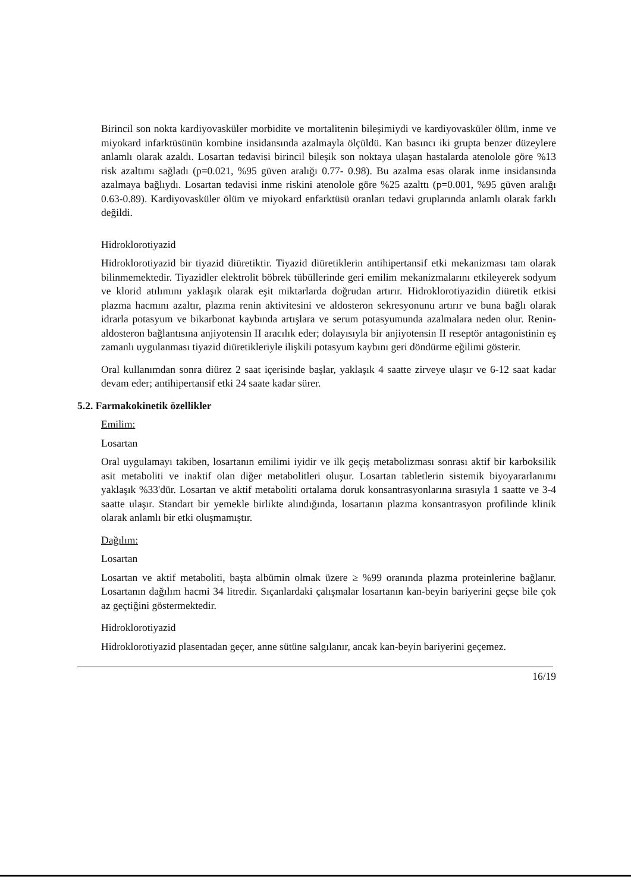Birincil son nokta kardiyovasküler morbidite ve mortalitenin bileşimiydi ve kardiyovasküler ölüm, inme ve miyokard infarktüsünün kombine insidansında azalmayla ölçüldü. Kan basıncı iki grupta benzer düzeylere anlamlı olarak azaldı. Losartan tedavisi birincil bileşik son noktaya ulaşan hastalarda atenolole göre %13 risk azaltımı sağladı (p=0.021, %95 güven aralığı 0.77- 0.98). Bu azalma esas olarak inme insidansında azalmaya bağlıydı. Losartan tedavisi inme riskini atenolole göre %25 azalttı (p=0.001, %95 güven aralığı 0.63-0.89). Kardiyovasküler ölüm ve miyokard enfarktüsü oranları tedavi gruplarında anlamlı olarak farklı değildi.
Hidroklorotiyazid
Hidroklorotiyazid bir tiyazid diüretiktir. Tiyazid diüretiklerin antihipertansif etki mekanizması tam olarak bilinmemektedir. Tiyazidler elektrolit böbrek tübüllerinde geri emilim mekanizmalarını etkileyerek sodyum ve klorid atılımını yaklaşık olarak eşit miktarlarda doğrudan artırır. Hidroklorotiyazidin diüretik etkisi plazma hacmını azaltır, plazma renin aktivitesini ve aldosteron sekresyonunu artırır ve buna bağlı olarak idrarla potasyum ve bikarbonat kaybında artışlara ve serum potasyumunda azalmalara neden olur. Renin-aldosteron bağlantısına anjiyotensin II aracılık eder; dolayısıyla bir anjiyotensin II reseptör antagonistinin eş zamanlı uygulanması tiyazid diüretikleriyle ilişkili potasyum kaybını geri döndürme eğilimi gösterir.
Oral kullanımdan sonra diürez 2 saat içerisinde başlar, yaklaşık 4 saatte zirveye ulaşır ve 6-12 saat kadar devam eder; antihipertansif etki 24 saate kadar sürer.
5.2. Farmakokinetik özellikler
Emilim:
Losartan
Oral uygulamayı takiben, losartanın emilimi iyidir ve ilk geçiş metabolizması sonrası aktif bir karboksilik asit metaboliti ve inaktif olan diğer metabolitleri oluşur. Losartan tabletlerin sistemik biyoyararlanımı yaklaşık %33'dür. Losartan ve aktif metaboliti ortalama doruk konsantrasyonlarına sırasıyla 1 saatte ve 3-4 saatte ulaşır. Standart bir yemekle birlikte alındığında, losartanın plazma konsantrasyon profilinde klinik olarak anlamlı bir etki oluşmamıştır.
Dağılım:
Losartan
Losartan ve aktif metaboliti, başta albümin olmak üzere ≥ %99 oranında plazma proteinlerine bağlanır. Losartanın dağılım hacmi 34 litredir. Sıçanlardaki çalışmalar losartanın kan-beyin bariyerini geçse bile çok az geçtiğini göstermektedir.
Hidroklorotiyazid
Hidroklorotiyazid plasentadan geçer, anne sütüne salgılanır, ancak kan-beyin bariyerini geçemez.
16/19